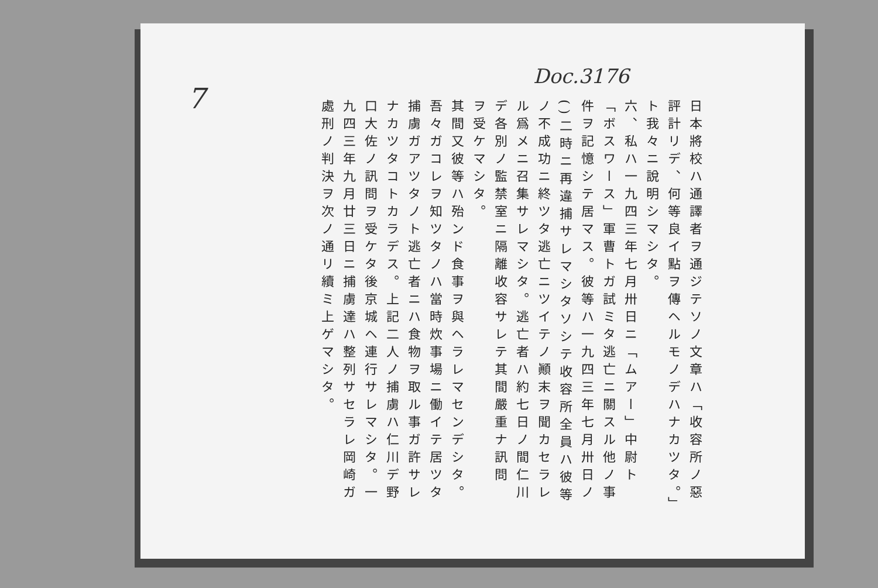Doc.3176
7
日本將校ハ通譯者ヲ通ジテソノ文章ハ「收容所ノ惡
評計リデ、何等良イ點ヲ傳ヘルモノデハナカツタ。」
ト我々ニ說明シマシタ。
六、私ハ一九四三年七月卅日ニ「ムアー」中尉ト
「ボスワース」軍曹トガ試ミタ逃亡ニ關スル他ノ事
件ヲ記憶シテ居マス。彼等ハ一九四三年七月卅日ノ
()二時ニ再違捕サレマシタソシテ收容所全員ハ彼等
ノ不成功ニ終ツタ逃亡ニツイテノ顚末ヲ聞カセラレ
ル爲メニ召集サレマシタ。逃亡者ハ約七日ノ間仁川
デ各別ノ監禁室ニ隔離收容サレテ其間嚴重ナ訊問
ヲ受ケマシタ。
其間又彼等ハ殆ンド食事ヲ與ヘラレマセンデシタ。
吾々ガコレヲ知ツタノハ當時炊事場ニ働イテ居ツタ
捕虜ガアツタノト逃亡者ニハ食物ヲ取ル事ガ許サレ
ナカツタコトカラデス。上記二人ノ捕虜ハ仁川デ野
口大佐ノ訊問ヲ受ケタ後京城ヘ連行サレマシタ。一
九四三年九月廿三日ニ捕虜達ハ整列サセラレ岡崎ガ
處刑ノ判決ヲ次ノ通リ續ミ上ゲマシタ。